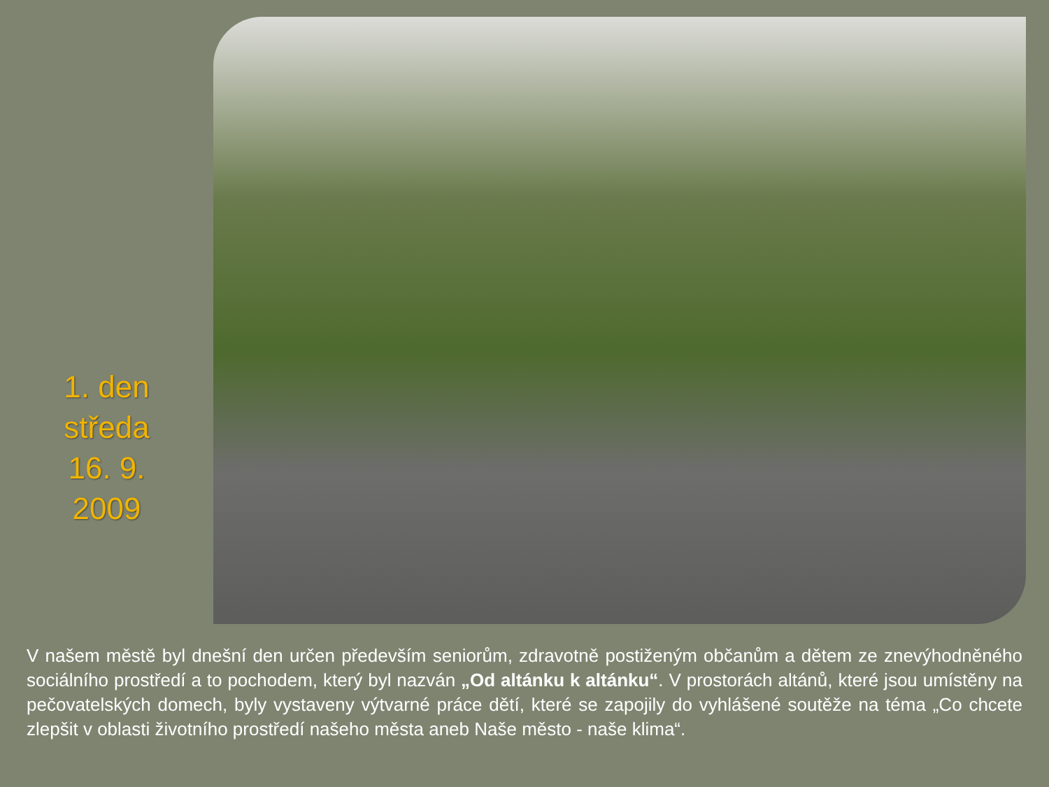1. den
středa
16. 9.
2009
V našem městě byl dnešní den určen především seniorům, zdravotně postiženým občanům a dětem ze znevýhodněného sociálního prostředí a to pochodem, který byl nazván „Od altánku k altánku“. V prostorách altánů, které jsou umístěny na pečovatelských domech, byly vystaveny výtvarné práce dětí, které se zapojily do vyhlášené soutěže na téma „Co chcete zlepšit v oblasti životního prostředí našeho města aneb Naše město - naše klima“.